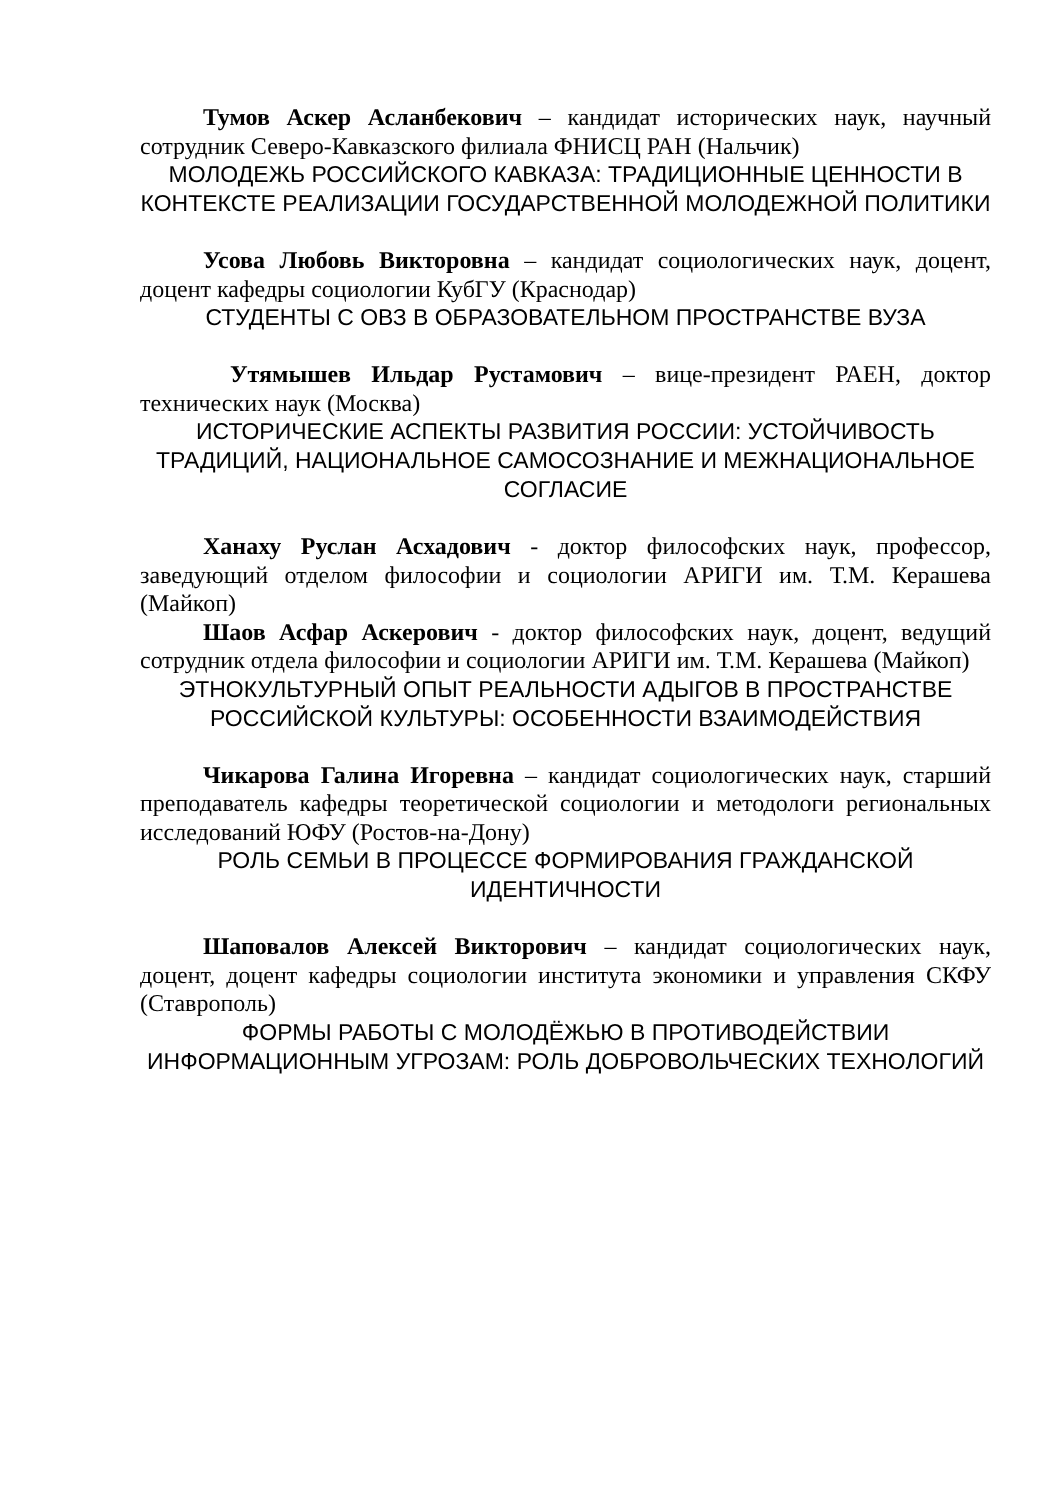Тумов Аскер Асланбекович – кандидат исторических наук, научный сотрудник Северо-Кавказского филиала ФНИСЦ РАН (Нальчик)
МОЛОДЕЖЬ РОССИЙСКОГО КАВКАЗА: ТРАДИЦИОННЫЕ ЦЕННОСТИ В КОНТЕКСТЕ РЕАЛИЗАЦИИ ГОСУДАРСТВЕННОЙ МОЛОДЕЖНОЙ ПОЛИТИКИ
Усова Любовь Викторовна – кандидат социологических наук, доцент, доцент кафедры социологии КубГУ (Краснодар)
СТУДЕНТЫ С ОВЗ В ОБРАЗОВАТЕЛЬНОМ ПРОСТРАНСТВЕ ВУЗА
Утямышев Ильдар Рустамович – вице-президент РАЕН, доктор технических наук (Москва)
ИСТОРИЧЕСКИЕ АСПЕКТЫ РАЗВИТИЯ РОССИИ: УСТОЙЧИВОСТЬ ТРАДИЦИЙ, НАЦИОНАЛЬНОЕ САМОСОЗНАНИЕ И МЕЖНАЦИОНАЛЬНОЕ СОГЛАСИЕ
Ханаху Руслан Асхадович - доктор философских наук, профессор, заведующий отделом философии и социологии АРИГИ им. Т.М. Керашева (Майкоп)
Шаов Асфар Аскерович - доктор философских наук, доцент, ведущий сотрудник отдела философии и социологии АРИГИ им. Т.М. Керашева (Майкоп)
ЭТНОКУЛЬТУРНЫЙ ОПЫТ РЕАЛЬНОСТИ АДЫГОВ В ПРОСТРАНСТВЕ РОССИЙСКОЙ КУЛЬТУРЫ: ОСОБЕННОСТИ ВЗАИМОДЕЙСТВИЯ
Чикарова Галина Игоревна – кандидат социологических наук, старший преподаватель кафедры теоретической социологии и методологи региональных исследований ЮФУ (Ростов-на-Дону)
РОЛЬ СЕМЬИ В ПРОЦЕССЕ ФОРМИРОВАНИЯ ГРАЖДАНСКОЙ ИДЕНТИЧНОСТИ
Шаповалов Алексей Викторович – кандидат социологических наук, доцент, доцент кафедры социологии института экономики и управления СКФУ (Ставрополь)
ФОРМЫ РАБОТЫ С МОЛОДЁЖЬЮ В ПРОТИВОДЕЙСТВИИ ИНФОРМАЦИОННЫМ УГРОЗАМ: РОЛЬ ДОБРОВОЛЬЧЕСКИХ ТЕХНОЛОГИЙ